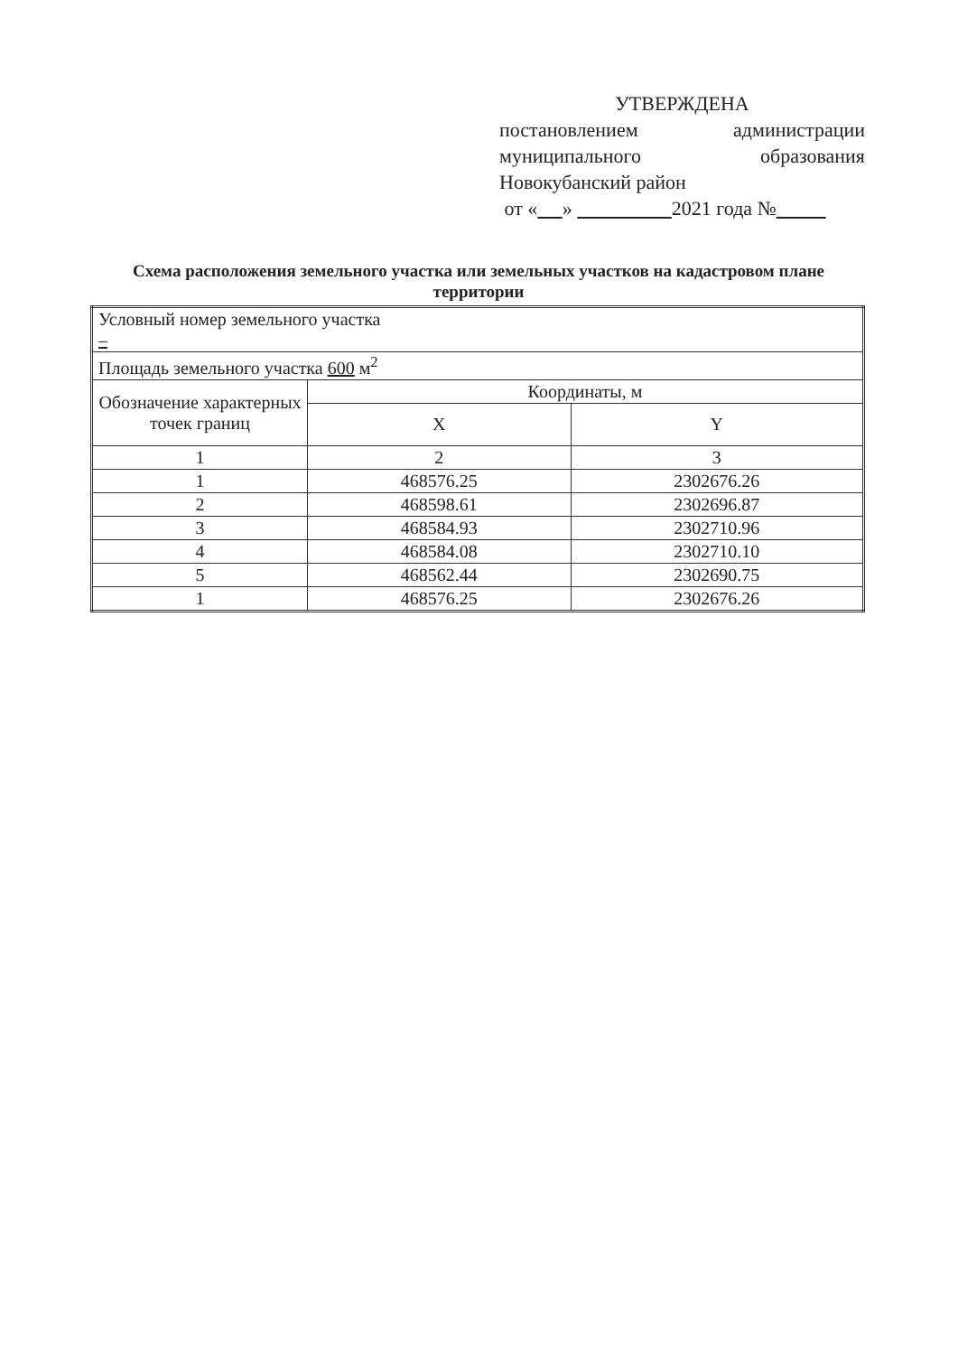УТВЕРЖДЕНА
постановлением администрации
муниципального образования
Новокубанский район
от « » 2021 года №
Схема расположения земельного участка или земельных участков на кадастровом плане территории
| Условный номер земельного участка – | | |
| Площадь земельного участка 600 м<sup>2</sup> | | |
| Обозначение характерных точек границ | Координаты, м | |
| | X | Y |
| 1 | 2 | 3 |
| 1 | 468576.25 | 2302676.26 |
| 2 | 468598.61 | 2302696.87 |
| 3 | 468584.93 | 2302710.96 |
| 4 | 468584.08 | 2302710.10 |
| 5 | 468562.44 | 2302690.75 |
| 1 | 468576.25 | 2302676.26 |